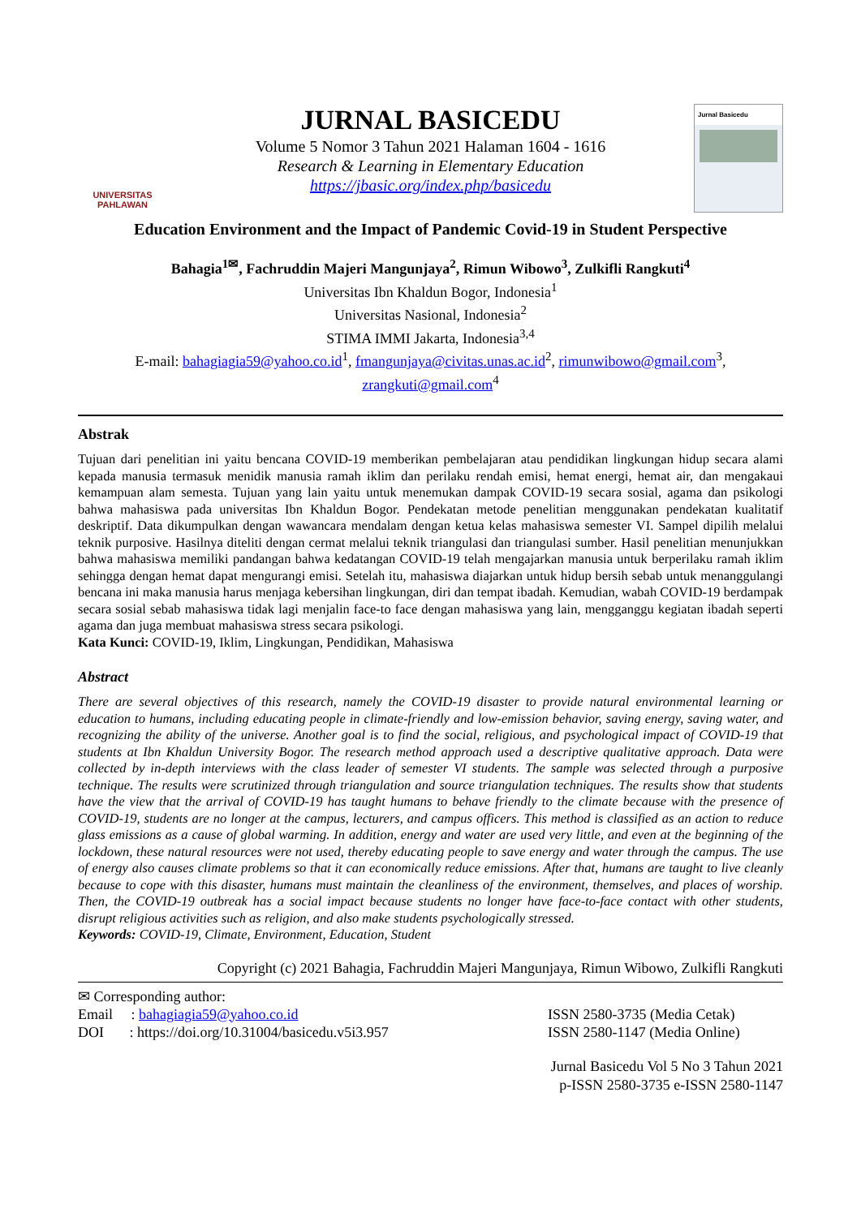UNIVERSITAS
PAHLAWAN
JURNAL BASICEDU
Volume 5 Nomor 3 Tahun 2021 Halaman 1604 - 1616
Research & Learning in Elementary Education
https://jbasic.org/index.php/basicedu
Jurnal Basicedu
Education Environment and the Impact of Pandemic Covid-19 in Student Perspective
Bahagia<sup>1✉</sup>, Fachruddin Majeri Mangunjaya<sup>2</sup>, Rimun Wibowo<sup>3</sup>, Zulkifli Rangkuti<sup>4</sup>
Universitas Ibn Khaldun Bogor, Indonesia<sup>1</sup>
Universitas Nasional, Indonesia<sup>2</sup>
STIMA IMMI Jakarta, Indonesia<sup>3,4</sup>
E-mail: bahagiagia59@yahoo.co.id<sup>1</sup>, fmangunjaya@civitas.unas.ac.id<sup>2</sup>, rimunwibowo@gmail.com<sup>3</sup>, zrangkuti@gmail.com<sup>4</sup>
Abstrak
Tujuan dari penelitian ini yaitu bencana COVID-19 memberikan pembelajaran atau pendidikan lingkungan hidup secara alami kepada manusia termasuk menidik manusia ramah iklim dan perilaku rendah emisi, hemat energi, hemat air, dan mengakaui kemampuan alam semesta. Tujuan yang lain yaitu untuk menemukan dampak COVID-19 secara sosial, agama dan psikologi bahwa mahasiswa pada universitas Ibn Khaldun Bogor. Pendekatan metode penelitian menggunakan pendekatan kualitatif deskriptif. Data dikumpulkan dengan wawancara mendalam dengan ketua kelas mahasiswa semester VI. Sampel dipilih melalui teknik purposive. Hasilnya diteliti dengan cermat melalui teknik triangulasi dan triangulasi sumber. Hasil penelitian menunjukkan bahwa mahasiswa memiliki pandangan bahwa kedatangan COVID-19 telah mengajarkan manusia untuk berperilaku ramah iklim sehingga dengan hemat dapat mengurangi emisi. Setelah itu, mahasiswa diajarkan untuk hidup bersih sebab untuk menanggulangi bencana ini maka manusia harus menjaga kebersihan lingkungan, diri dan tempat ibadah. Kemudian, wabah COVID-19 berdampak secara sosial sebab mahasiswa tidak lagi menjalin face-to face dengan mahasiswa yang lain, mengganggu kegiatan ibadah seperti agama dan juga membuat mahasiswa stress secara psikologi.
Kata Kunci: COVID-19, Iklim, Lingkungan, Pendidikan, Mahasiswa
Abstract
There are several objectives of this research, namely the COVID-19 disaster to provide natural environmental learning or education to humans, including educating people in climate-friendly and low-emission behavior, saving energy, saving water, and recognizing the ability of the universe. Another goal is to find the social, religious, and psychological impact of COVID-19 that students at Ibn Khaldun University Bogor. The research method approach used a descriptive qualitative approach. Data were collected by in-depth interviews with the class leader of semester VI students. The sample was selected through a purposive technique. The results were scrutinized through triangulation and source triangulation techniques. The results show that students have the view that the arrival of COVID-19 has taught humans to behave friendly to the climate because with the presence of COVID-19, students are no longer at the campus, lecturers, and campus officers. This method is classified as an action to reduce glass emissions as a cause of global warming. In addition, energy and water are used very little, and even at the beginning of the lockdown, these natural resources were not used, thereby educating people to save energy and water through the campus. The use of energy also causes climate problems so that it can economically reduce emissions. After that, humans are taught to live cleanly because to cope with this disaster, humans must maintain the cleanliness of the environment, themselves, and places of worship. Then, the COVID-19 outbreak has a social impact because students no longer have face-to-face contact with other students, disrupt religious activities such as religion, and also make students psychologically stressed.
Keywords: COVID-19, Climate, Environment, Education, Student
Copyright (c) 2021 Bahagia, Fachruddin Majeri Mangunjaya, Rimun Wibowo, Zulkifli Rangkuti
✉ Corresponding author:
Email : bahagiagia59@yahoo.co.id
DOI : https://doi.org/10.31004/basicedu.v5i3.957
ISSN 2580-3735 (Media Cetak)
ISSN 2580-1147 (Media Online)
Jurnal Basicedu Vol 5 No 3 Tahun 2021
p-ISSN 2580-3735 e-ISSN 2580-1147